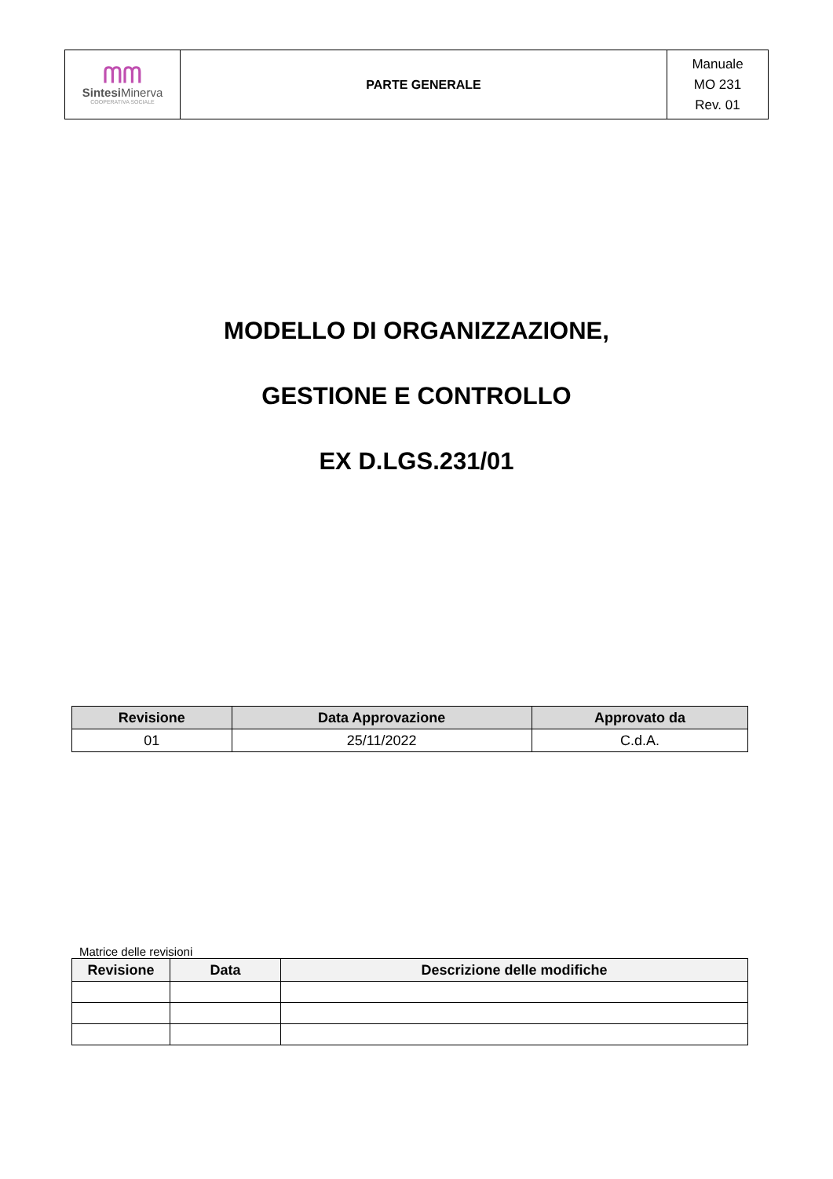| ᗰᗰ Sintesi Minerva COOPERATIVA SOCIALE | PARTE GENERALE | Manuale MO 231 Rev. 01 |
MODELLO DI ORGANIZZAZIONE,
GESTIONE E CONTROLLO
EX D.LGS.231/01
| Revisione | Data Approvazione | Approvato da |
| --- | --- | --- |
| 01 | 25/11/2022 | C.d.A. |
Matrice delle revisioni
| Revisione | Data | Descrizione delle modifiche |
| --- | --- | --- |